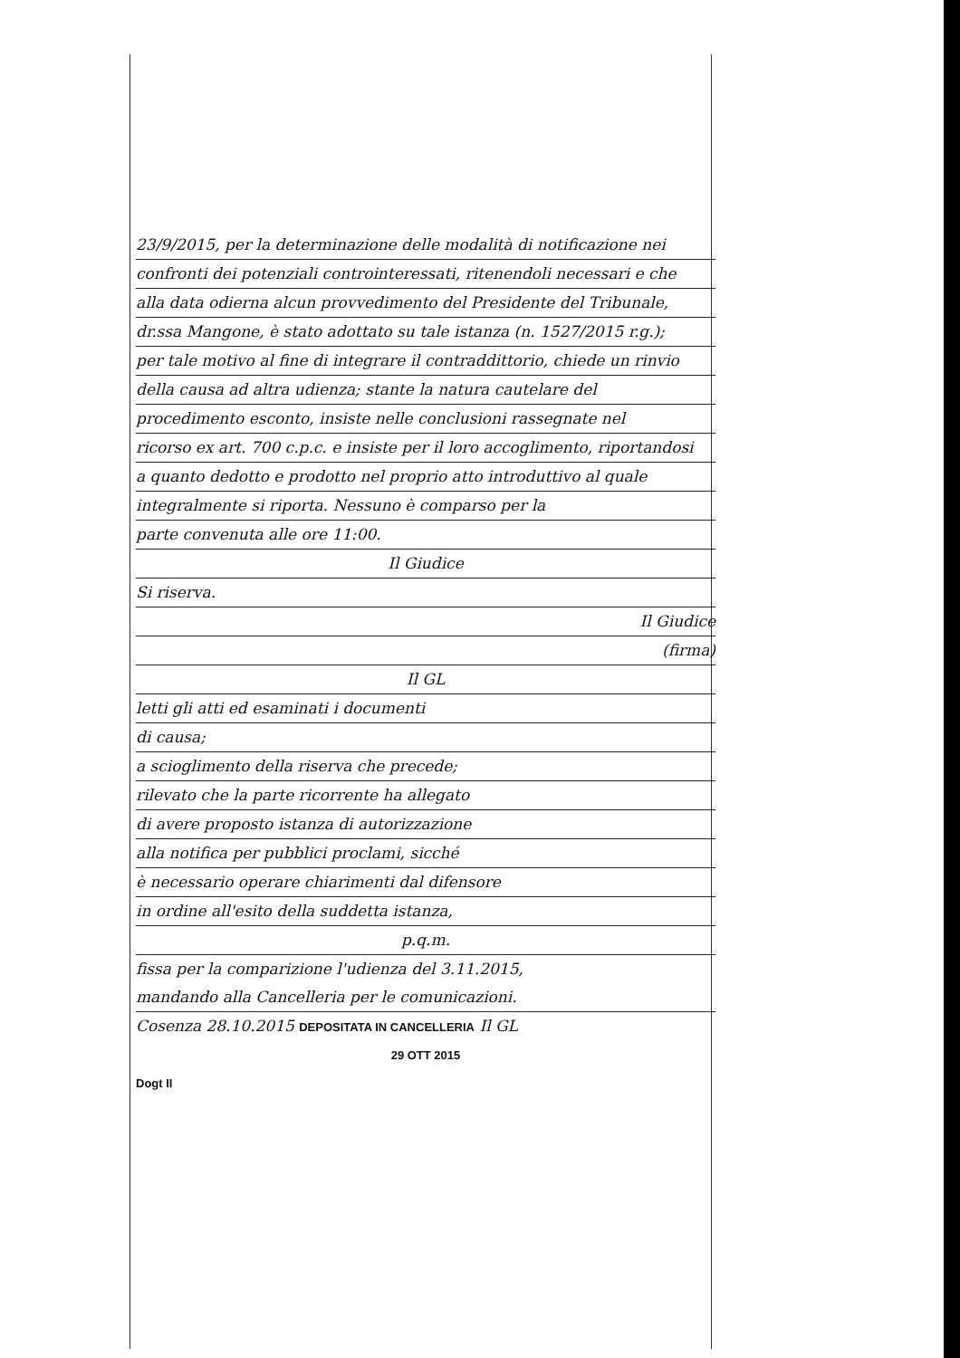23/9/2015, per la determinazione delle modalità di notificazione nei
confronti dei potenziali controinteressati, ritenendoli necessari e che
alla data odierna alcun provvedimento del Presidente del Tribunale,
dr.ssa Mangone, è stato adottato su tale istanza (n. 1527/2015 r.g.);
per tale motivo al fine di integrare il contraddittorio, chiede un rinvio
della causa ad altra udienza; stante la natura cautelare del
procedimento esconto, insiste nelle conclusioni rassegnate nel
ricorso ex art. 700 c.p.c. e insiste per il loro accoglimento, riportandosi
a quanto dedotto e prodotto nel proprio atto introduttivo al quale
integralmente si riporta. Nessuno è comparso per la
parte convenuta alle ore 11:00.
Il Giudice
Si riserva.
Il Giudice
(firma)
Il GL
letti gli atti ed esaminati i documenti
di causa;
a scioglimento della riserva che precede;
rilevato che la parte ricorrente ha allegato
di avere proposto istanza di autorizzazione
alla notifica per pubblici proclami, sicché
è necessario operare chiarimenti dal difensore
in ordine all'esito della suddetta istanza,
p.q.m.
fissa per la comparizione l'udienza del 3.11.2015,
mandando alla Cancelleria per le comunicazioni.
Cosenza 28.10.2015 DEPOSITATA IN CANCELLERIA Il GL
29 OTT 2015
Dogt II